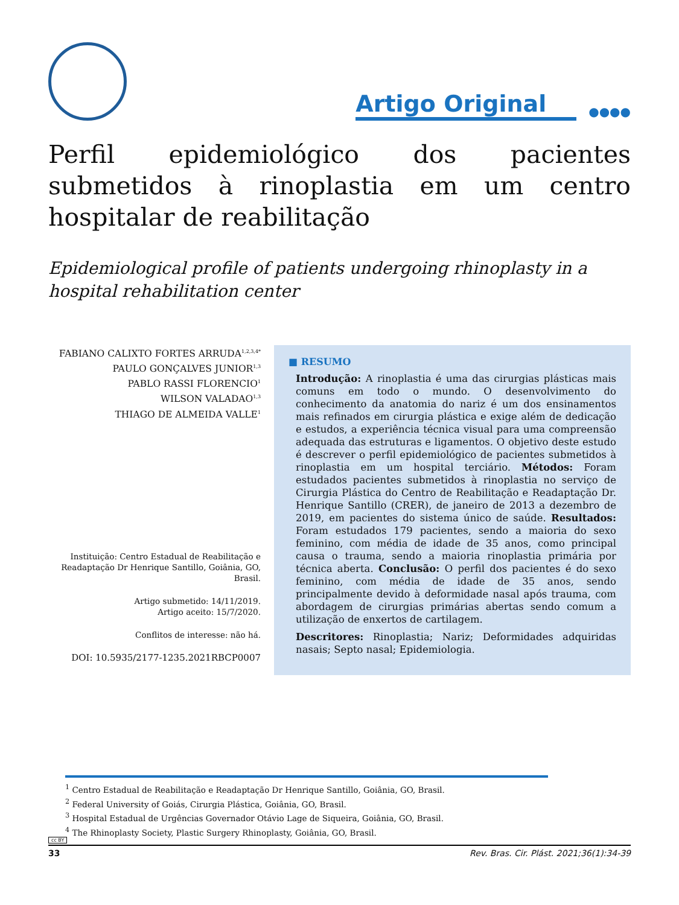Artigo Original ●●●●
Perfil epidemiológico dos pacientes submetidos à rinoplastia em um centro hospitalar de reabilitação
Epidemiological profile of patients undergoing rhinoplasty in a hospital rehabilitation center
FABIANO CALIXTO FORTES ARRUDA<sup>1,2,3,4*</sup>
PAULO GONÇALVES JUNIOR<sup>1,3</sup>
PABLO RASSI FLORENCIO<sup>1</sup>
WILSON VALADAO<sup>1,3</sup>
THIAGO DE ALMEIDA VALLE<sup>1</sup>
Instituição: Centro Estadual de Reabilitação e Readaptação Dr Henrique Santillo, Goiânia, GO, Brasil.
Artigo submetido: 14/11/2019.
Artigo aceito: 15/7/2020.
Conflitos de interesse: não há.
DOI: 10.5935/2177-1235.2021RBCP0007
■ RESUMO
Introdução: A rinoplastia é uma das cirurgias plásticas mais comuns em todo o mundo. O desenvolvimento do conhecimento da anatomia do nariz é um dos ensinamentos mais refinados em cirurgia plástica e exige além de dedicação e estudos, a experiência técnica visual para uma compreensão adequada das estruturas e ligamentos. O objetivo deste estudo é descrever o perfil epidemiológico de pacientes submetidos à rinoplastia em um hospital terciário. Métodos: Foram estudados pacientes submetidos à rinoplastia no serviço de Cirurgia Plástica do Centro de Reabilitação e Readaptação Dr. Henrique Santillo (CRER), de janeiro de 2013 a dezembro de 2019, em pacientes do sistema único de saúde. Resultados: Foram estudados 179 pacientes, sendo a maioria do sexo feminino, com média de idade de 35 anos, como principal causa o trauma, sendo a maioria rinoplastia primária por técnica aberta. Conclusão: O perfil dos pacientes é do sexo feminino, com média de idade de 35 anos, sendo principalmente devido à deformidade nasal após trauma, com abordagem de cirurgias primárias abertas sendo comum a utilização de enxertos de cartilagem.
Descritores: Rinoplastia; Nariz; Deformidades adquiridas nasais; Septo nasal; Epidemiologia.
<sup>1</sup> Centro Estadual de Reabilitação e Readaptação Dr Henrique Santillo, Goiânia, GO, Brasil.
<sup>2</sup> Federal University of Goiás, Cirurgia Plástica, Goiânia, GO, Brasil.
<sup>3</sup> Hospital Estadual de Urgências Governador Otávio Lage de Siqueira, Goiânia, GO, Brasil.
<sup>4</sup> The Rhinoplasty Society, Plastic Surgery Rhinoplasty, Goiânia, GO, Brasil.
cc BY
33 Rev. Bras. Cir. Plást. 2021;36(1):34-39